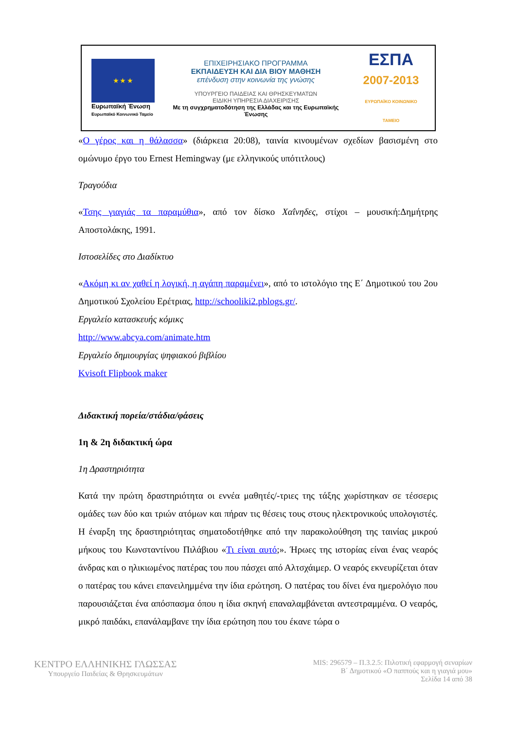★ ★ ★
Ευρωπαϊκή Ένωση
Ευρωπαϊκό Κοινωνικό Ταμείο
ΕΠΙΧΕΙΡΗΣΙΑΚΟ ΠΡΟΓΡΑΜΜΑ
ΕΚΠΑΙΔΕΥΣΗ ΚΑΙ ΔΙΑ ΒΙΟΥ ΜΑΘΗΣΗ
επένδυση στην κοινωνία της γνώσης
ΥΠΟΥΡΓΕΙΟ ΠΑΙΔΕΙΑΣ ΚΑΙ ΘΡΗΣΚΕΥΜΑΤΩΝ
ΕΙΔΙΚΗ ΥΠΗΡΕΣΙΑ ΔΙΑΧΕΙΡΙΣΗΣ
Με τη συγχρηματοδότηση της Ελλάδας και της Ευρωπαϊκής Ένωσης
ΕΣΠΑ
2007-2013
ΕΥΡΩΠΑΪΚΟ ΚΟΙΝΩΝΙΚΟ ΤΑΜΕΙΟ
«Ο γέρος και η θάλασσα» (διάρκεια 20:08), ταινία κινουμένων σχεδίων βασισμένη στο ομώνυμο έργο του Ernest Hemingway (με ελληνικούς υπότιτλους)
Τραγούδια
«Τσης γιαγιάς τα παραμύθια», από τον δίσκο Χαΐνηδες, στίχοι – μουσική:Δημήτρης Αποστολάκης, 1991.
Ιστοσελίδες στο Διαδίκτυο
«Ακόμη κι αν χαθεί η λογική, η αγάπη παραμένει», από το ιστολόγιο της Ε΄ Δημοτικού του 2ου Δημοτικού Σχολείου Ερέτριας, http://schooliki2.pblogs.gr/.
Εργαλείο κατασκευής κόμικς
http://www.abcya.com/animate.htm
Εργαλείο δημιουργίας ψηφιακού βιβλίου
Kvisoft Flipbook maker
Διδακτική πορεία/στάδια/φάσεις
1η & 2η διδακτική ώρα
1η Δραστηριότητα
Κατά την πρώτη δραστηριότητα οι εννέα μαθητές/-τριες της τάξης χωρίστηκαν σε τέσσερις ομάδες των δύο και τριών ατόμων και πήραν τις θέσεις τους στους ηλεκτρονικούς υπολογιστές. Η έναρξη της δραστηριότητας σηματοδοτήθηκε από την παρακολούθηση της ταινίας μικρού μήκους του Κωνσταντίνου Πιλάβιου «Τι είναι αυτό;». Ήρωες της ιστορίας είναι ένας νεαρός άνδρας και ο ηλικιωμένος πατέρας του που πάσχει από Αλτσχάιμερ. Ο νεαρός εκνευρίζεται όταν ο πατέρας του κάνει επανειλημμένα την ίδια ερώτηση. Ο πατέρας του δίνει ένα ημερολόγιο που παρουσιάζεται ένα απόσπασμα όπου η ίδια σκηνή επαναλαμβάνεται αντεστραμμένα. Ο νεαρός, μικρό παιδάκι, επανάλαμβανε την ίδια ερώτηση που του έκανε τώρα ο
ΚΕΝΤΡΟ ΕΛΛΗΝΙΚΗΣ ΓΛΩΣΣΑΣ
Υπουργείο Παιδείας & Θρησκευμάτων
MIS: 296579 – Π.3.2.5: Πιλοτική εφαρμογή σεναρίων
Β΄ Δημοτικού «Ο παππούς και η γιαγιά μου»
Σελίδα 14 από 38